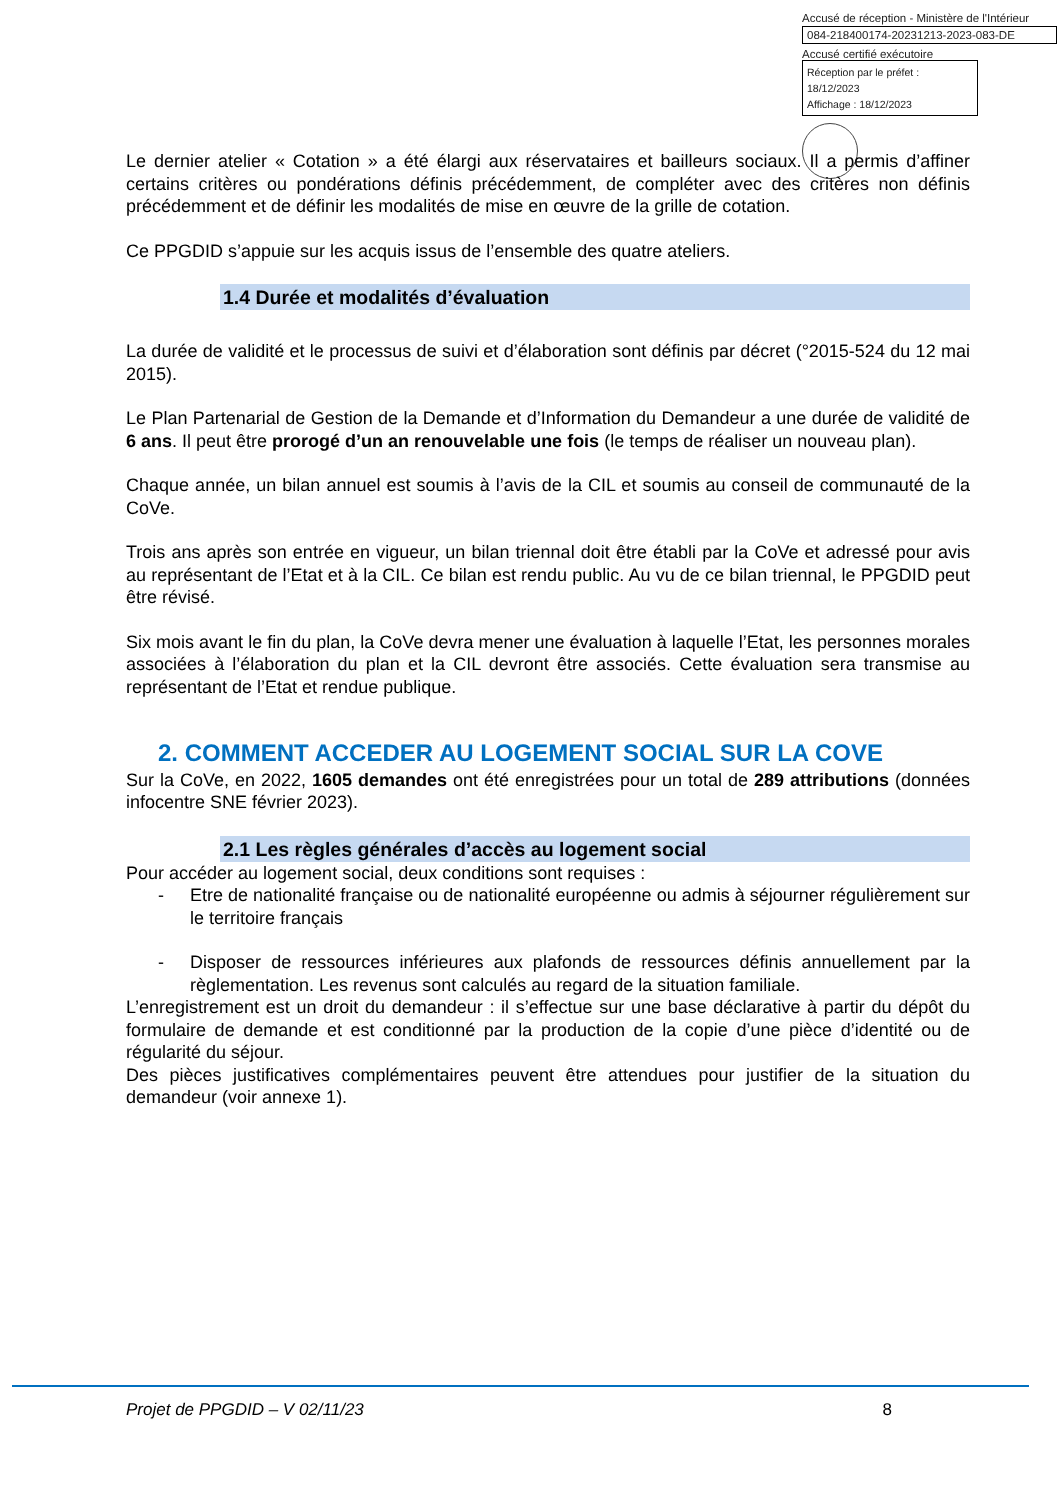Accusé de réception - Ministère de l'Intérieur
084-218400174-20231213-2023-083-DE
Accusé certifié exécutoire
Réception par le préfet : 18/12/2023
Affichage : 18/12/2023
Le dernier atelier « Cotation » a été élargi aux réservataires et bailleurs sociaux. Il a permis d’affiner certains critères ou pondérations définis précédemment, de compléter avec des critères non définis précédemment et de définir les modalités de mise en œuvre de la grille de cotation.
Ce PPGDID s’appuie sur les acquis issus de l’ensemble des quatre ateliers.
1.4 Durée et modalités d’évaluation
La durée de validité et le processus de suivi et d’élaboration sont définis par décret (°2015-524 du 12 mai 2015).
Le Plan Partenarial de Gestion de la Demande et d’Information du Demandeur a une durée de validité de 6 ans. Il peut être prorogé d’un an renouvelable une fois (le temps de réaliser un nouveau plan).
Chaque année, un bilan annuel est soumis à l’avis de la CIL et soumis au conseil de communauté de la CoVe.
Trois ans après son entrée en vigueur, un bilan triennal doit être établi par la CoVe et adressé pour avis au représentant de l’Etat et à la CIL. Ce bilan est rendu public. Au vu de ce bilan triennal, le PPGDID peut être révisé.
Six mois avant le fin du plan, la CoVe devra mener une évaluation à laquelle l’Etat, les personnes morales associées à l’élaboration du plan et la CIL devront être associés. Cette évaluation sera transmise au représentant de l’Etat et rendue publique.
2. COMMENT ACCEDER AU LOGEMENT SOCIAL SUR LA COVE
Sur la CoVe, en 2022, 1605 demandes ont été enregistrées pour un total de 289 attributions (données infocentre SNE février 2023).
2.1 Les règles générales d’accès au logement social
Pour accéder au logement social, deux conditions sont requises :
- Etre de nationalité française ou de nationalité européenne ou admis à séjourner régulièrement sur le territoire français
- Disposer de ressources inférieures aux plafonds de ressources définis annuellement par la règlementation. Les revenus sont calculés au regard de la situation familiale.
L’enregistrement est un droit du demandeur : il s’effectue sur une base déclarative à partir du dépôt du formulaire de demande et est conditionné par la production de la copie d’une pièce d’identité ou de régularité du séjour.
Des pièces justificatives complémentaires peuvent être attendues pour justifier de la situation du demandeur (voir annexe 1).
Projet de PPGDID – V 02/11/23 8